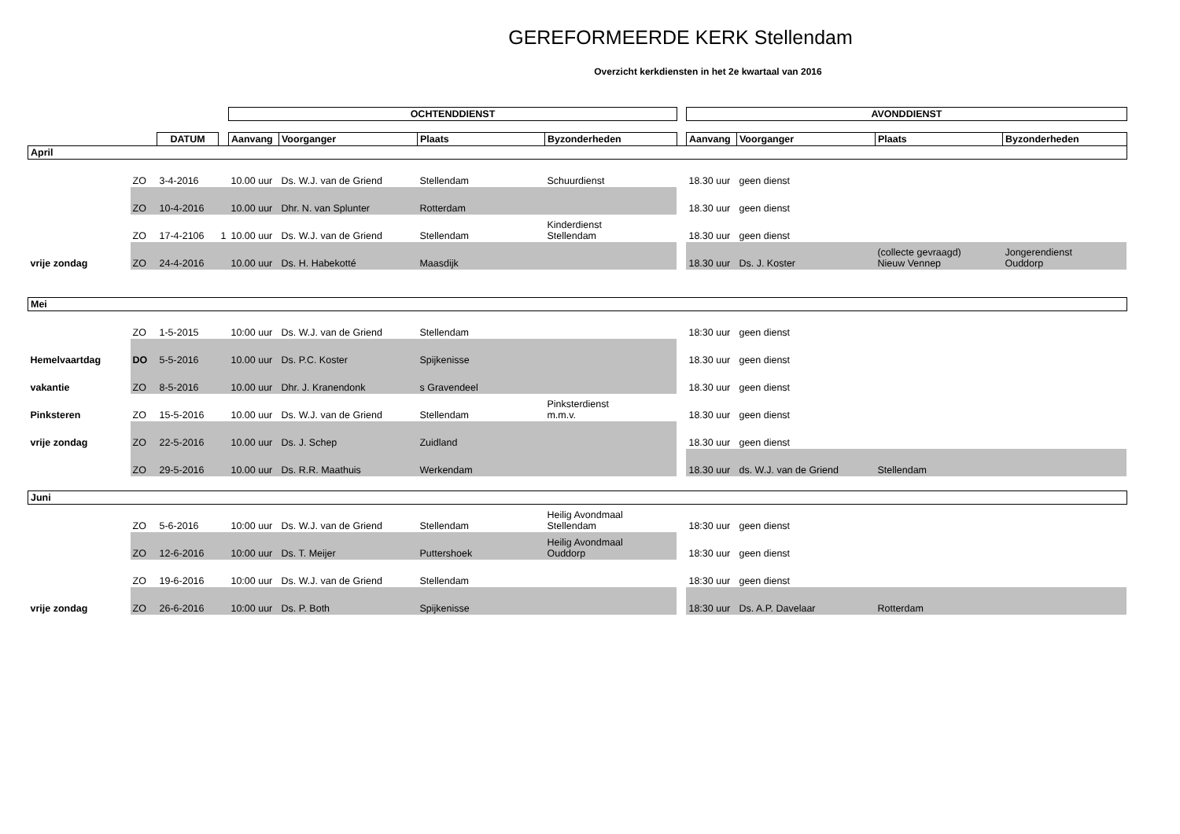GEREFORMEERDE KERK Stellendam
Overzicht kerkdiensten in het 2e kwartaal van 2016
| | | | | OCHTENDDIENST | | | | | AVONDDIENST | | | |
| | | DATUM | | Aanvang | Voorganger | Plaats | Byzonderheden | | Aanvang | Voorganger | Plaats | Byzonderheden |
| April | | | | | | | | | | | | |
| | ZO | 3-4-2016 | | 10.00 uur | Ds. W.J. van de Griend | Stellendam | Schuurdienst | | 18.30 uur | geen dienst | | |
| | ZO | 10-4-2016 | | 10.00 uur | Dhr. N. van Splunter | Rotterdam | | | 18.30 uur | geen dienst | | |
| | ZO | 17-4-2106 | 1 | 10.00 uur | Ds. W.J. van de Griend | Stellendam | Kinderdienst Stellendam | | 18.30 uur | geen dienst | | |
| vrije zondag | ZO | 24-4-2016 | | 10.00 uur | Ds. H. Habekotté | Maasdijk | | | 18.30 uur | Ds. J. Koster | (collecte gevraagd) Nieuw Vennep | Jongerendienst Ouddorp |
| Mei | | | | | | | | | | | | |
| | ZO | 1-5-2015 | | 10:00 uur | Ds. W.J. van de Griend | Stellendam | | | 18:30 uur | geen dienst | | |
| Hemelvaartdag | DO | 5-5-2016 | | 10.00 uur | Ds. P.C. Koster | Spijkenisse | | | 18.30 uur | geen dienst | | |
| vakantie | ZO | 8-5-2016 | | 10.00 uur | Dhr. J. Kranendonk | s Gravendeel | | | 18.30 uur | geen dienst | | |
| Pinksteren | ZO | 15-5-2016 | | 10.00 uur | Ds. W.J. van de Griend | Stellendam | Pinksterdienst m.m.v. | | 18.30 uur | geen dienst | | |
| vrije zondag | ZO | 22-5-2016 | | 10.00 uur | Ds. J. Schep | Zuidland | | | 18.30 uur | geen dienst | | |
| | ZO | 29-5-2016 | | 10.00 uur | Ds. R.R. Maathuis | Werkendam | | | 18.30 uur | ds. W.J. van de Griend | Stellendam | |
| Juni | | | | | | | | | | | | |
| | ZO | 5-6-2016 | | 10:00 uur | Ds. W.J. van de Griend | Stellendam | Heilig Avondmaal Stellendam | | 18:30 uur | geen dienst | | |
| | ZO | 12-6-2016 | | 10:00 uur | Ds. T. Meijer | Puttershoek | Heilig Avondmaal Ouddorp | | 18:30 uur | geen dienst | | |
| | ZO | 19-6-2016 | | 10:00 uur | Ds. W.J. van de Griend | Stellendam | | | 18:30 uur | geen dienst | | |
| vrije zondag | ZO | 26-6-2016 | | 10:00 uur | Ds. P. Both | Spijkenisse | | | 18:30 uur | Ds. A.P. Davelaar | Rotterdam | |